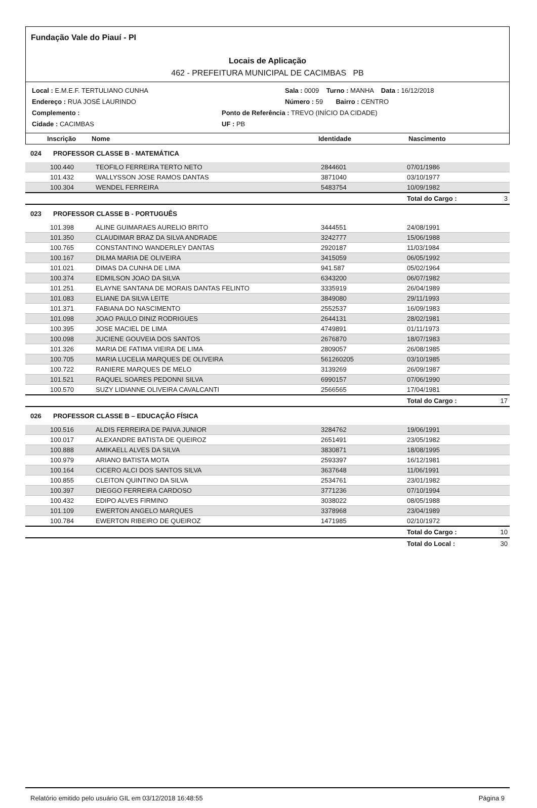Fundação Vale do Piauí - PI
Locais de Aplicação
462 - PREFEITURA MUNICIPAL DE CACIMBAS PB
Local : E.M.E.F. TERTULIANO CUNHA Sala : 0009 Turno : MANHA Data : 16/12/2018
Endereço : RUA JOSÉ LAURINDO Número : 59 Bairro : CENTRO
Complemento : Ponto de Referência : TREVO (INÍCIO DA CIDADE)
Cidade : CACIMBAS UF : PB
| | Inscrição | Nome | Identidade | Nascimento |
| --- | --- | --- | --- | --- |
| 024 | PROFESSOR CLASSE B - MATEMÁTICA | | | | |
| | 100.440 | TEOFILO FERREIRA TERTO NETO | 2844601 | 07/01/1986 | |
| | 101.432 | WALLYSSON JOSE RAMOS DANTAS | 3871040 | 03/10/1977 | |
| | 100.304 | WENDEL FERREIRA | 5483754 | 10/09/1982 | |
| | | | | Total do Cargo : | 3 |
| 023 | PROFESSOR CLASSE B - PORTUGUÊS | | | | |
| | 101.398 | ALINE GUIMARAES AURELIO BRITO | 3444551 | 24/08/1991 | |
| | 101.350 | CLAUDIMAR BRAZ DA SILVA ANDRADE | 3242777 | 15/06/1988 | |
| | 100.765 | CONSTANTINO WANDERLEY DANTAS | 2920187 | 11/03/1984 | |
| | 100.167 | DILMA MARIA DE OLIVEIRA | 3415059 | 06/05/1992 | |
| | 101.021 | DIMAS DA CUNHA DE LIMA | 941.587 | 05/02/1964 | |
| | 100.374 | EDMILSON JOAO DA SILVA | 6343200 | 06/07/1982 | |
| | 101.251 | ELAYNE SANTANA DE MORAIS DANTAS FELINTO | 3335919 | 26/04/1989 | |
| | 101.083 | ELIANE DA SILVA LEITE | 3849080 | 29/11/1993 | |
| | 101.371 | FABIANA DO NASCIMENTO | 2552537 | 16/09/1983 | |
| | 101.098 | JOAO PAULO DINIZ RODRIGUES | 2644131 | 28/02/1981 | |
| | 100.395 | JOSE MACIEL DE LIMA | 4749891 | 01/11/1973 | |
| | 100.098 | JUCIENE GOUVEIA DOS SANTOS | 2676870 | 18/07/1983 | |
| | 101.326 | MARIA DE FATIMA VIEIRA DE LIMA | 2809057 | 26/08/1985 | |
| | 100.705 | MARIA LUCELIA MARQUES DE OLIVEIRA | 561260205 | 03/10/1985 | |
| | 100.722 | RANIERE MARQUES DE MELO | 3139269 | 26/09/1987 | |
| | 101.521 | RAQUEL SOARES PEDONNI SILVA | 6990157 | 07/06/1990 | |
| | 100.570 | SUZY LIDIANNE OLIVEIRA CAVALCANTI | 2566565 | 17/04/1981 | |
| | | | | Total do Cargo : | 17 |
| 026 | PROFESSOR CLASSE B – EDUCAÇÃO FÍSICA | | | | |
| | 100.516 | ALDIS FERREIRA DE PAIVA JUNIOR | 3284762 | 19/06/1991 | |
| | 100.017 | ALEXANDRE BATISTA DE QUEIROZ | 2651491 | 23/05/1982 | |
| | 100.888 | AMIKAELL ALVES DA SILVA | 3830871 | 18/08/1995 | |
| | 100.979 | ARIANO BATISTA MOTA | 2593397 | 16/12/1981 | |
| | 100.164 | CICERO ALCI DOS SANTOS SILVA | 3637648 | 11/06/1991 | |
| | 100.855 | CLEITON QUINTINO DA SILVA | 2534761 | 23/01/1982 | |
| | 100.397 | DIEGGO FERREIRA CARDOSO | 3771236 | 07/10/1994 | |
| | 100.432 | EDIPO ALVES FIRMINO | 3038022 | 08/05/1988 | |
| | 101.109 | EWERTON ANGELO MARQUES | 3378968 | 23/04/1989 | |
| | 100.784 | EWERTON RIBEIRO DE QUEIROZ | 1471985 | 02/10/1972 | |
| | | | | Total do Cargo : | 10 |
| | | | | Total do Local : | 30 |
Relatório emitido pelo usuário GIL em 03/12/2018 16:48:55 Página 9